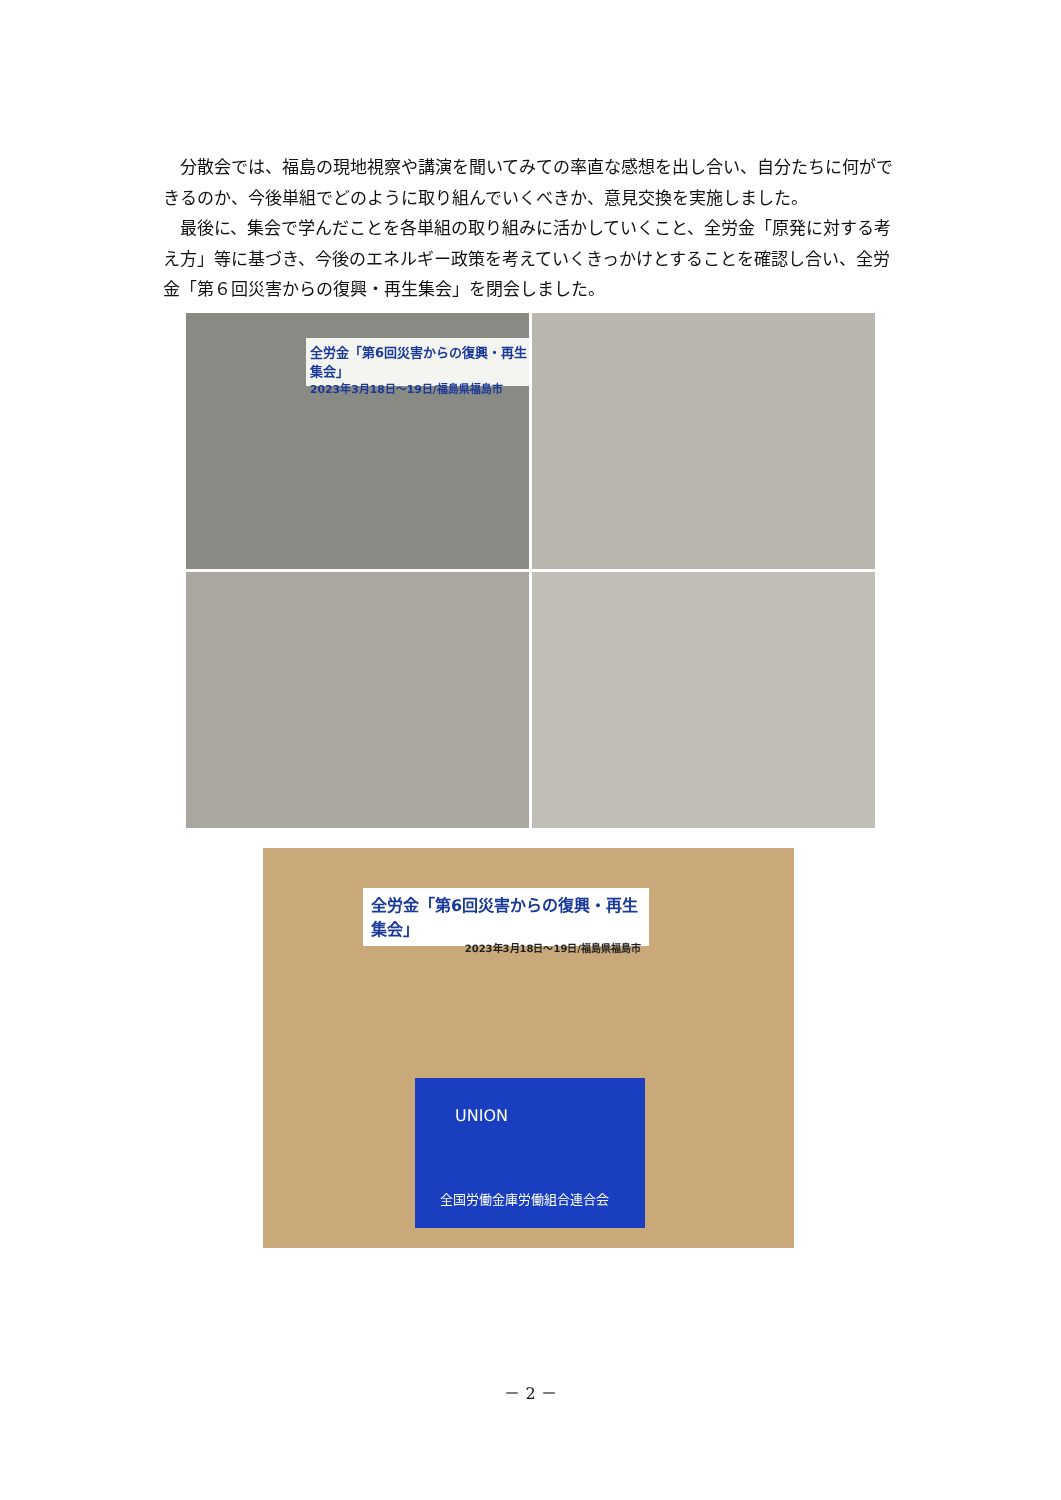分散会では、福島の現地視察や講演を聞いてみての率直な感想を出し合い、自分たちに何ができるのか、今後単組でどのように取り組んでいくべきか、意見交換を実施しました。
最後に、集会で学んだことを各単組の取り組みに活かしていくこと、全労金「原発に対する考え方」等に基づき、今後のエネルギー政策を考えていくきっかけとすることを確認し合い、全労金「第６回災害からの復興・再生集会」を閉会しました。
全労金「第6回災害からの復興・再生集会」
2023年3月18日～19日/福島県福島市
全労金「第6回災害からの復興・再生集会」
2023年3月18日～19日/福島県福島市
UNION
全国労働金庫労働組合連合会
－ 2 －